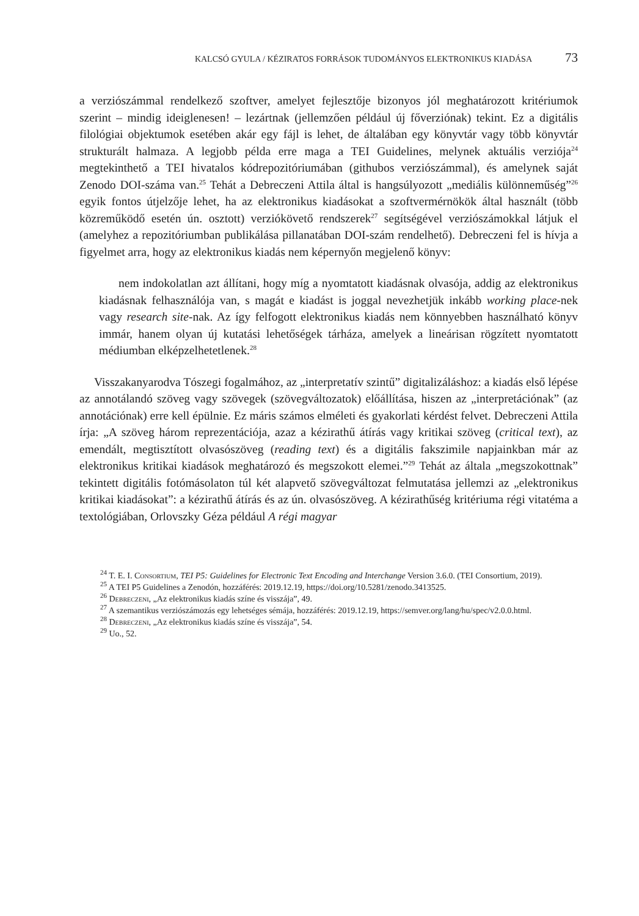KALCSÓ GYULA / KÉZIRATOS FORRÁSOK TUDOMÁNYOS ELEKTRONIKUS KIADÁSA 73
a verziószámmal rendelkező szoftver, amelyet fejlesztője bizonyos jól meghatározott kritériumok szerint – mindig ideiglenesen! – lezártnak (jellemzően például új főverziónak) tekint. Ez a digitális filológiai objektumok esetében akár egy fájl is lehet, de általában egy könyvtár vagy több könyvtár strukturált halmaza. A legjobb példa erre maga a TEI Guidelines, melynek aktuális verziója<sup>24</sup> megtekinthető a TEI hivatalos kódrepozitóriumában (githubos verziószámmal), és amelynek saját Zenodo DOI-száma van.<sup>25</sup> Tehát a Debreczeni Attila által is hangsúlyozott „mediális különneműség”<sup>26</sup> egyik fontos útjelzője lehet, ha az elektronikus kiadásokat a szoftvermérnökök által használt (több közreműködő esetén ún. osztott) verziókövető rendszerek<sup>27</sup> segítségével verziószámokkal látjuk el (amelyhez a repozitóriumban publikálása pillanatában DOI-szám rendelhető). Debreczeni fel is hívja a figyelmet arra, hogy az elektronikus kiadás nem képernyőn megjelenő könyv:
nem indokolatlan azt állítani, hogy míg a nyomtatott kiadásnak olvasója, addig az elektronikus kiadásnak felhasználója van, s magát e kiadást is joggal nevezhetjük inkább working place-nek vagy research site-nak. Az így felfogott elektronikus kiadás nem könnyebben használható könyv immár, hanem olyan új kutatási lehetőségek tárháza, amelyek a lineárisan rögzített nyomtatott médiumban elképzelhetetlenek.<sup>28</sup>
Visszakanyarodva Tószegi fogalmához, az „interpretatív szintű” digitalizáláshoz: a kiadás első lépése az annotálandó szöveg vagy szövegek (szövegváltozatok) előállítása, hiszen az „interpretációnak” (az annotációnak) erre kell épülnie. Ez máris számos elméleti és gyakorlati kérdést felvet. Debreczeni Attila írja: „A szöveg három reprezentációja, azaz a kézirathű átírás vagy kritikai szöveg (critical text), az emendált, megtisztított olvasószöveg (reading text) és a digitális fakszimile napjainkban már az elektronikus kritikai kiadások meghatározó és megszokott elemei.”<sup>29</sup> Tehát az általa „megszokottnak” tekintett digitális fotómásolaton túl két alapvető szövegváltozat felmutatása jellemzi az „elektronikus kritikai kiadásokat”: a kézirathű átírás és az ún. olvasószöveg. A kézirathűség kritériuma régi vitatéma a textológiában, Orlovszky Géza például A régi magyar
<sup>24</sup> T. E. I. Consortium, TEI P5: Guidelines for Electronic Text Encoding and Interchange Version 3.6.0. (TEI Consortium, 2019).
<sup>25</sup> A TEI P5 Guidelines a Zenodón, hozzáférés: 2019.12.19, https://doi.org/10.5281/zenodo.3413525.
<sup>26</sup> Debreczeni, „Az elektronikus kiadás színe és visszája”, 49.
<sup>27</sup> A szemantikus verziószámozás egy lehetséges sémája, hozzáférés: 2019.12.19, https://semver.org/lang/hu/spec/v2.0.0.html.
<sup>28</sup> Debreczeni, „Az elektronikus kiadás színe és visszája”, 54.
<sup>29</sup> Uo., 52.